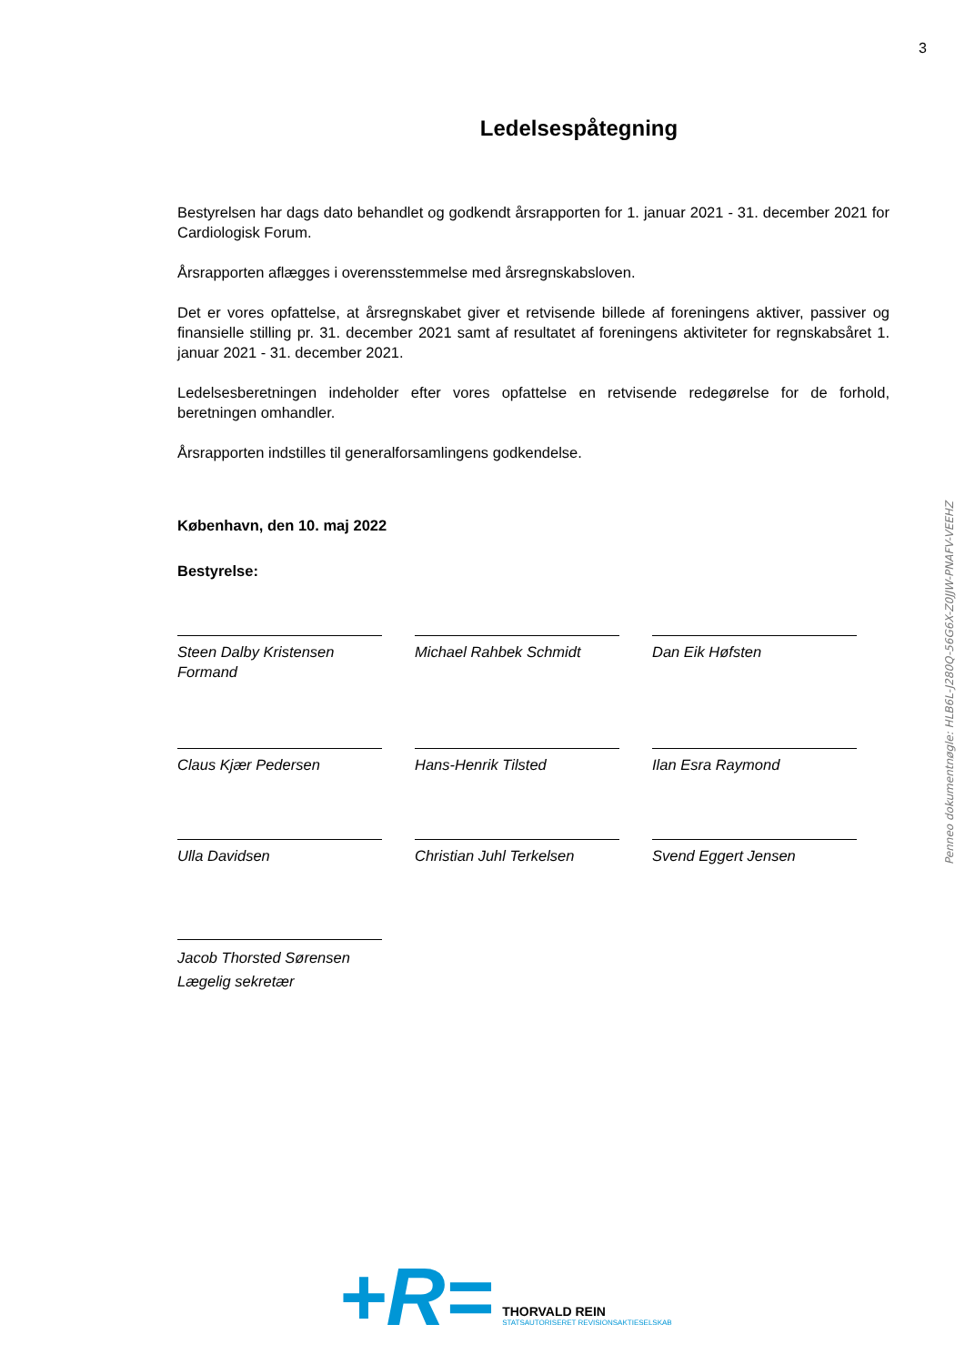3
Penneo dokumentnøgle: HLB6L-J280Q-56G6X-Z0JJW-PNAFV-VEEHZ
Ledelsespåtegning
Bestyrelsen har dags dato behandlet og godkendt årsrapporten for 1. januar 2021 - 31. december 2021 for Cardiologisk Forum.
Årsrapporten aflægges i overensstemmelse med årsregnskabsloven.
Det er vores opfattelse, at årsregnskabet giver et retvisende billede af foreningens aktiver, passiver og finansielle stilling pr. 31. december 2021 samt af resultatet af foreningens aktiviteter for regnskabsåret 1. januar 2021 - 31. december 2021.
Ledelsesberetningen indeholder efter vores opfattelse en retvisende redegørelse for de forhold, beretningen omhandler.
Årsrapporten indstilles til generalforsamlingens godkendelse.
København, den 10. maj 2022
Bestyrelse:
Steen Dalby Kristensen
Formand
Michael Rahbek Schmidt Dan Eik Høfsten
Claus Kjær Pedersen Hans-Henrik Tilsted Ilan Esra Raymond
Ulla Davidsen Christian Juhl Terkelsen Svend Eggert Jensen
Jacob Thorsted Sørensen
Lægelig sekretær
+R=
THORVALD REIN
STATSAUTORISERET REVISIONSAKTIESELSKAB